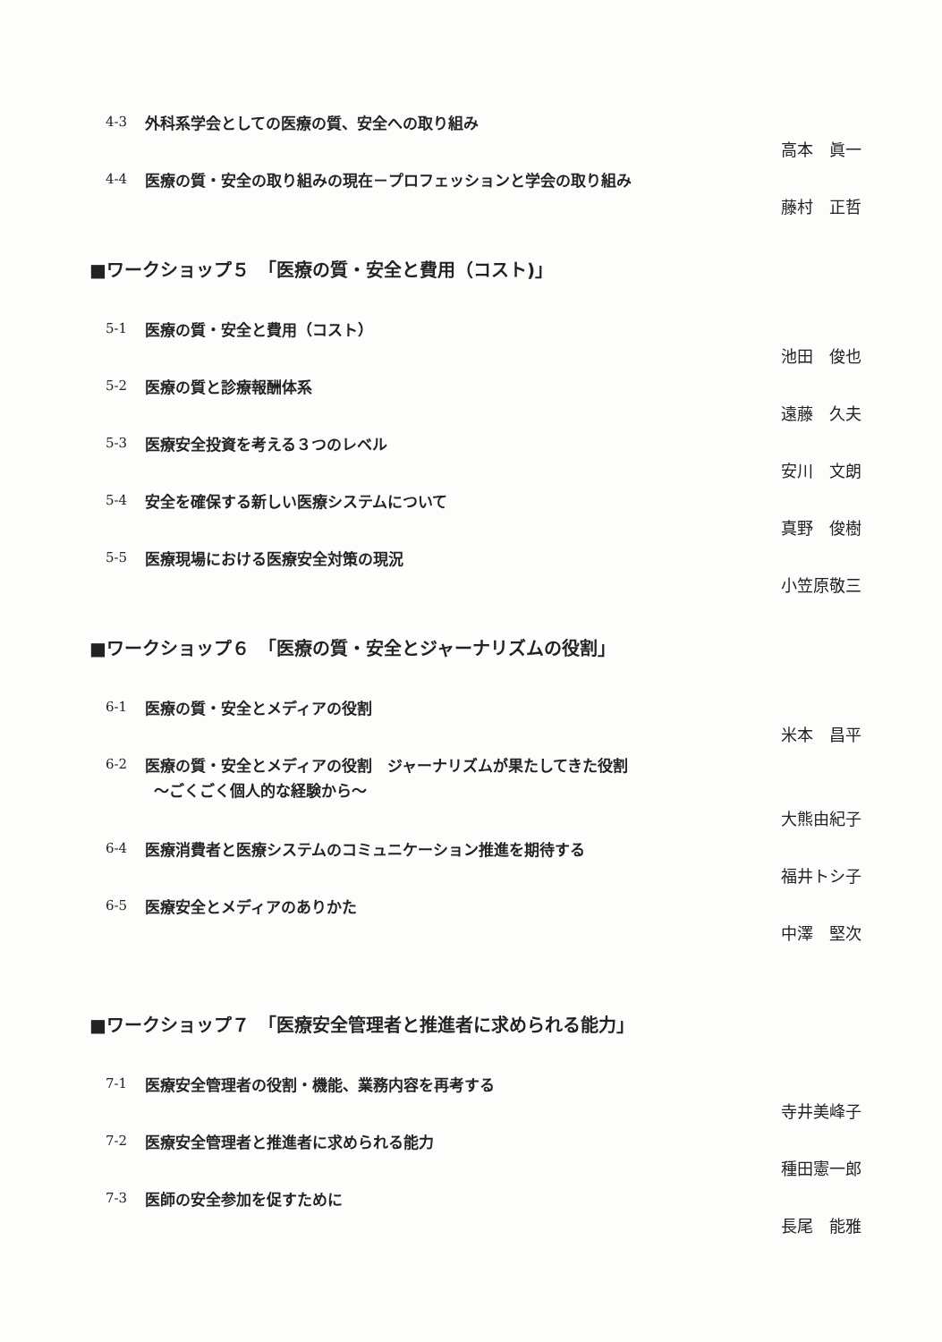4-3 外科系学会としての医療の質、安全への取り組み
高本　眞一
4-4 医療の質・安全の取り組みの現在－プロフェッションと学会の取り組み
藤村　正哲
■ワークショップ５　「医療の質・安全と費用（コスト)」
5-1 医療の質・安全と費用（コスト）
池田　俊也
5-2 医療の質と診療報酬体系
遠藤　久夫
5-3 医療安全投資を考える３つのレベル
安川　文朗
5-4 安全を確保する新しい医療システムについて
真野　俊樹
5-5 医療現場における医療安全対策の現況
小笠原敬三
■ワークショップ６　「医療の質・安全とジャーナリズムの役割」
6-1 医療の質・安全とメディアの役割
米本　昌平
6-2 医療の質・安全とメディアの役割　ジャーナリズムが果たしてきた役割
～ごくごく個人的な経験から～
大熊由紀子
6-4 医療消費者と医療システムのコミュニケーション推進を期待する
福井トシ子
6-5 医療安全とメディアのありかた
中澤　堅次
■ワークショップ７　「医療安全管理者と推進者に求められる能力」
7-1 医療安全管理者の役割・機能、業務内容を再考する
寺井美峰子
7-2 医療安全管理者と推進者に求められる能力
種田憲一郎
7-3 医師の安全参加を促すために
長尾　能雅